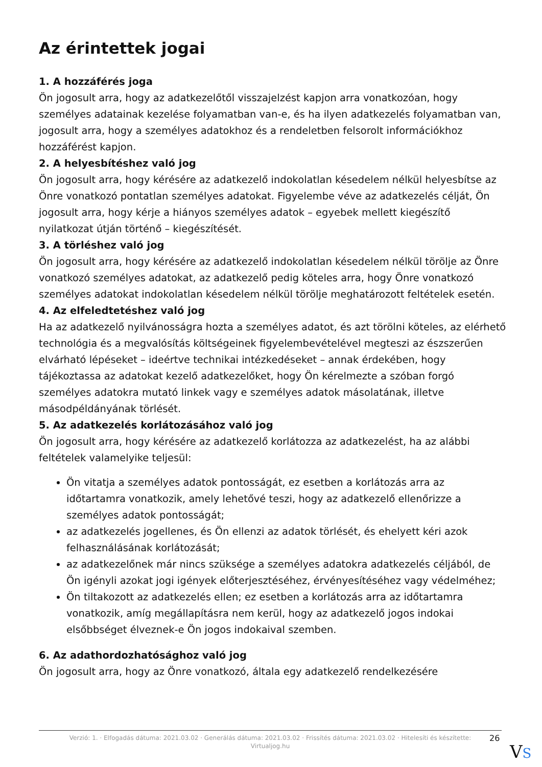Az érintettek jogai
1. A hozzáférés joga
Ön jogosult arra, hogy az adatkezelőtől visszajelzést kapjon arra vonatkozóan, hogy személyes adatainak kezelése folyamatban van-e, és ha ilyen adatkezelés folyamatban van, jogosult arra, hogy a személyes adatokhoz és a rendeletben felsorolt információkhoz hozzáférést kapjon.
2. A helyesbítéshez való jog
Ön jogosult arra, hogy kérésére az adatkezelő indokolatlan késedelem nélkül helyesbítse az Önre vonatkozó pontatlan személyes adatokat. Figyelembe véve az adatkezelés célját, Ön jogosult arra, hogy kérje a hiányos személyes adatok – egyebek mellett kiegészítő nyilatkozat útján történő – kiegészítését.
3. A törléshez való jog
Ön jogosult arra, hogy kérésére az adatkezelő indokolatlan késedelem nélkül törölje az Önre vonatkozó személyes adatokat, az adatkezelő pedig köteles arra, hogy Önre vonatkozó személyes adatokat indokolatlan késedelem nélkül törölje meghatározott feltételek esetén.
4. Az elfeledtetéshez való jog
Ha az adatkezelő nyilvánosságra hozta a személyes adatot, és azt törölni köteles, az elérhető technológia és a megvalósítás költségeinek figyelembevételével megteszi az észszerűen elvárható lépéseket – ideértve technikai intézkedéseket – annak érdekében, hogy tájékoztassa az adatokat kezelő adatkezelőket, hogy Ön kérelmezte a szóban forgó személyes adatokra mutató linkek vagy e személyes adatok másolatának, illetve másodpéldányának törlését.
5. Az adatkezelés korlátozásához való jog
Ön jogosult arra, hogy kérésére az adatkezelő korlátozza az adatkezelést, ha az alábbi feltételek valamelyike teljesül:
Ön vitatja a személyes adatok pontosságát, ez esetben a korlátozás arra az időtartamra vonatkozik, amely lehetővé teszi, hogy az adatkezelő ellenőrizze a személyes adatok pontosságát;
az adatkezelés jogellenes, és Ön ellenzi az adatok törlését, és ehelyett kéri azok felhasználásának korlátozását;
az adatkezelőnek már nincs szüksége a személyes adatokra adatkezelés céljából, de Ön igényli azokat jogi igények előterjesztéséhez, érvényesítéséhez vagy védelméhez;
Ön tiltakozott az adatkezelés ellen; ez esetben a korlátozás arra az időtartamra vonatkozik, amíg megállapításra nem kerül, hogy az adatkezelő jogos indokai elsőbbséget élveznek-e Ön jogos indokaival szemben.
6. Az adathordozhatósághoz való jog
Ön jogosult arra, hogy az Önre vonatkozó, általa egy adatkezelő rendelkezésére
Verzió: 1. · Elfogadás dátuma: 2021.03.02 · Generálás dátuma: 2021.03.02 · Frissítés dátuma: 2021.03.02 · Hitelesíti és készítette:
Virtualjog.hu
26
VS